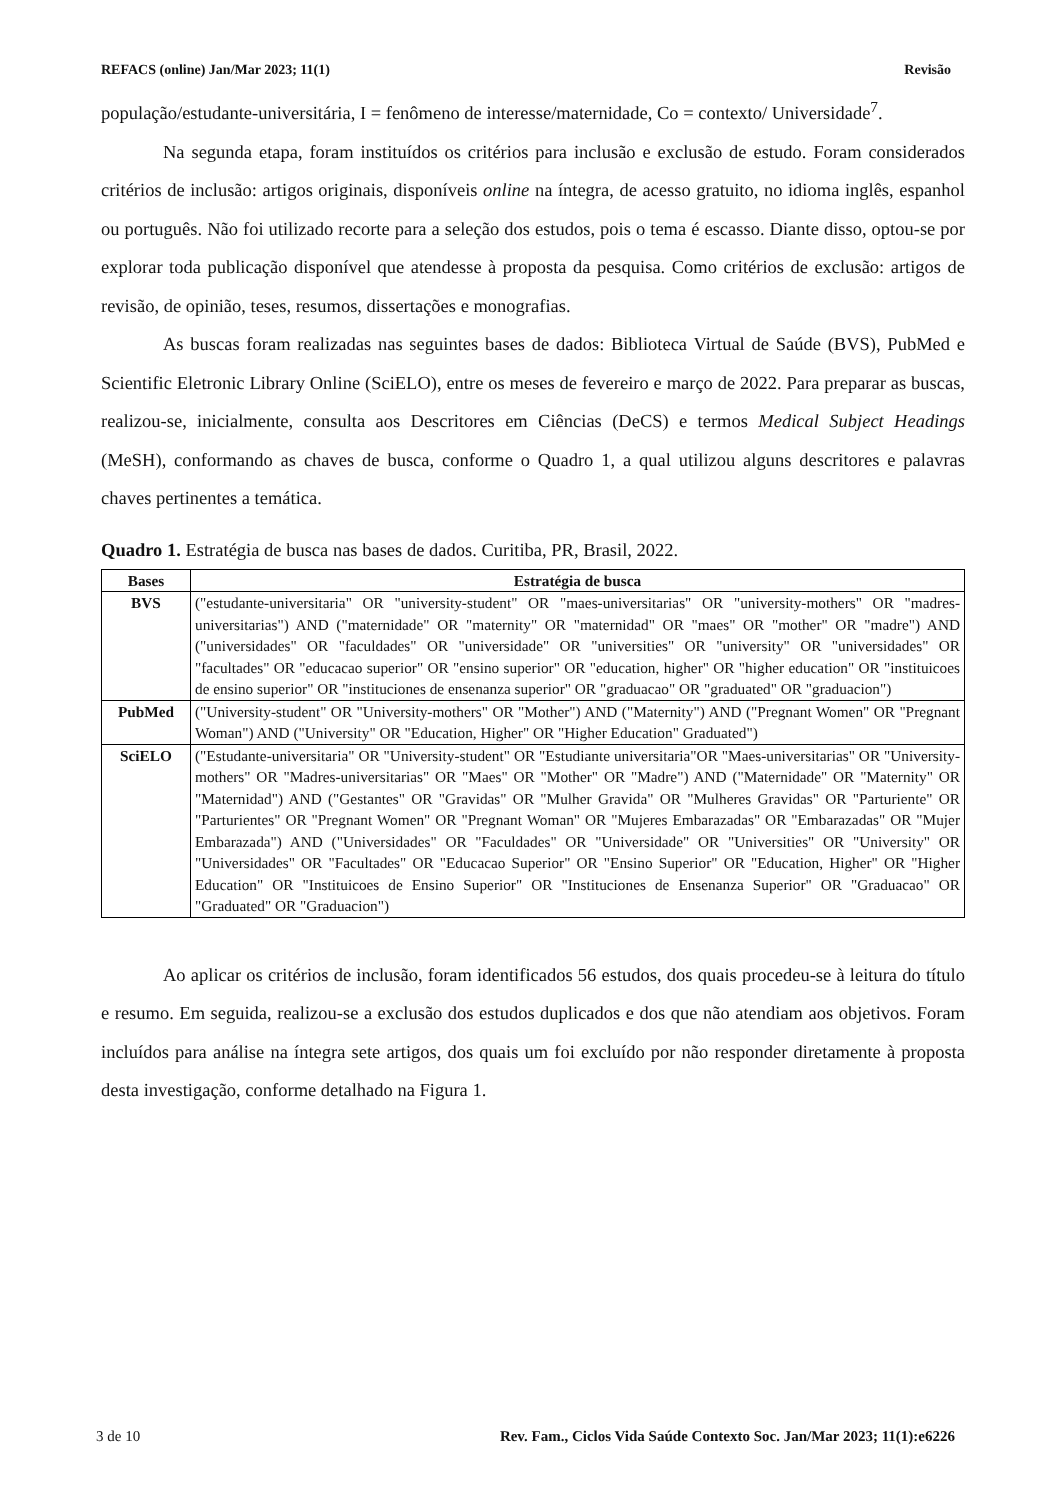REFACS (online) Jan/Mar 2023; 11(1) Revisão
população/estudante-universitária, I = fenômeno de interesse/maternidade, Co = contexto/ Universidade<sup>7</sup>.
Na segunda etapa, foram instituídos os critérios para inclusão e exclusão de estudo. Foram considerados critérios de inclusão: artigos originais, disponíveis online na íntegra, de acesso gratuito, no idioma inglês, espanhol ou português. Não foi utilizado recorte para a seleção dos estudos, pois o tema é escasso. Diante disso, optou-se por explorar toda publicação disponível que atendesse à proposta da pesquisa. Como critérios de exclusão: artigos de revisão, de opinião, teses, resumos, dissertações e monografias.
As buscas foram realizadas nas seguintes bases de dados: Biblioteca Virtual de Saúde (BVS), PubMed e Scientific Eletronic Library Online (SciELO), entre os meses de fevereiro e março de 2022. Para preparar as buscas, realizou-se, inicialmente, consulta aos Descritores em Ciências (DeCS) e termos Medical Subject Headings (MeSH), conformando as chaves de busca, conforme o Quadro 1, a qual utilizou alguns descritores e palavras chaves pertinentes a temática.
Quadro 1. Estratégia de busca nas bases de dados. Curitiba, PR, Brasil, 2022.
| Bases | Estratégia de busca |
| --- | --- |
| BVS | ("estudante-universitaria" OR "university-student" OR "maes-universitarias" OR "university-mothers" OR "madres-universitarias") AND ("maternidade" OR "maternity" OR "maternidad" OR "maes" OR "mother" OR "madre") AND ("universidades" OR "faculdades" OR "universidade" OR "universities" OR "university" OR "universidades" OR "facultades" OR "educacao superior" OR "ensino superior" OR "education, higher" OR "higher education" OR "instituicoes de ensino superior" OR "instituciones de ensenanza superior" OR "graduacao" OR "graduated" OR "graduacion") |
| PubMed | ("University-student" OR "University-mothers" OR "Mother") AND ("Maternity") AND ("Pregnant Women" OR "Pregnant Woman") AND ("University" OR "Education, Higher" OR "Higher Education" Graduated") |
| SciELO | ("Estudante-universitaria" OR "University-student" OR "Estudiante universitaria"OR "Maes-universitarias" OR "University-mothers" OR "Madres-universitarias" OR "Maes" OR "Mother" OR "Madre") AND ("Maternidade" OR "Maternity" OR "Maternidad") AND ("Gestantes" OR "Gravidas" OR "Mulher Gravida" OR "Mulheres Gravidas" OR "Parturiente" OR "Parturientes" OR "Pregnant Women" OR "Pregnant Woman" OR "Mujeres Embarazadas" OR "Embarazadas" OR "Mujer Embarazada") AND ("Universidades" OR "Faculdades" OR "Universidade" OR "Universities" OR "University" OR "Universidades" OR "Facultades" OR "Educacao Superior" OR "Ensino Superior" OR "Education, Higher" OR "Higher Education" OR "Instituicoes de Ensino Superior" OR "Instituciones de Ensenanza Superior" OR "Graduacao" OR "Graduated" OR "Graduacion") |
Ao aplicar os critérios de inclusão, foram identificados 56 estudos, dos quais procedeu-se à leitura do título e resumo. Em seguida, realizou-se a exclusão dos estudos duplicados e dos que não atendiam aos objetivos. Foram incluídos para análise na íntegra sete artigos, dos quais um foi excluído por não responder diretamente à proposta desta investigação, conforme detalhado na Figura 1.
3 de 10 Rev. Fam., Ciclos Vida Saúde Contexto Soc. Jan/Mar 2023; 11(1):e6226